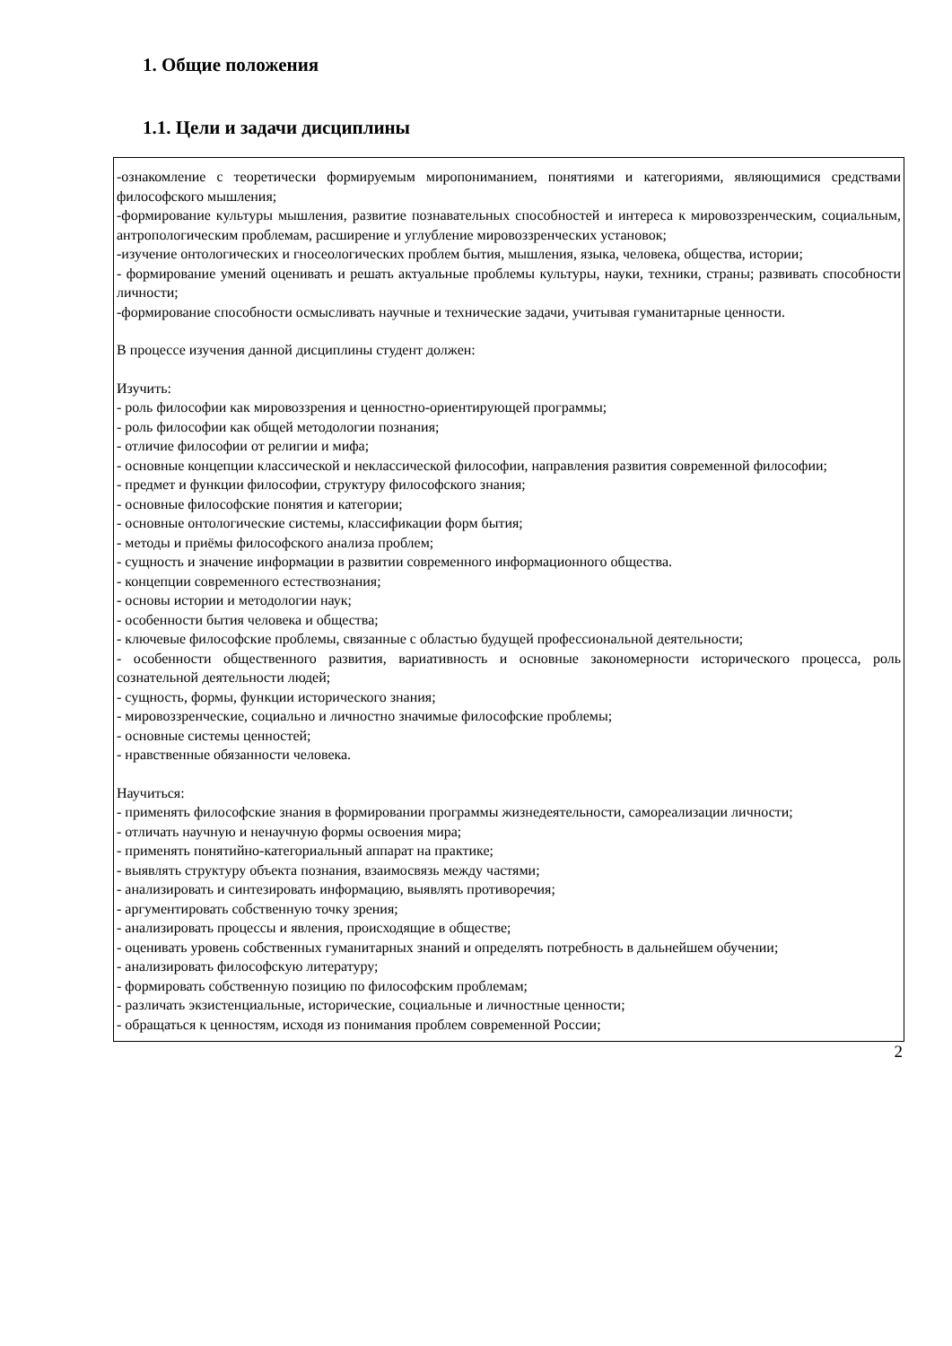1. Общие положения
1.1. Цели и задачи дисциплины
-ознакомление с теоретически формируемым миропониманием, понятиями и категориями, являющимися средствами философского мышления;
-формирование культуры мышления, развитие познавательных способностей и интереса к мировоззренческим, социальным, антропологическим проблемам, расширение и углубление мировоззренческих установок;
-изучение онтологических и гносеологических проблем бытия, мышления, языка, человека, общества, истории;
- формирование умений оценивать и решать актуальные проблемы культуры, науки, техники, страны; развивать способности личности;
-формирование способности осмысливать научные и технические задачи, учитывая гуманитарные ценности.
В процессе изучения данной дисциплины студент должен:
Изучить:
- роль философии как мировоззрения и ценностно-ориентирующей программы;
- роль философии как общей методологии познания;
- отличие философии от религии и мифа;
- основные концепции классической и неклассической философии, направления развития современной философии;
- предмет и функции философии, структуру философского знания;
- основные философские понятия и категории;
- основные онтологические системы, классификации форм бытия;
- методы и приёмы философского анализа проблем;
- сущность и значение информации в развитии современного информационного общества.
- концепции современного естествознания;
- основы истории и методологии наук;
- особенности бытия человека и общества;
- ключевые философские проблемы, связанные с областью будущей профессиональной деятельности;
- особенности общественного развития, вариативность и основные закономерности исторического процесса, роль сознательной деятельности людей;
- сущность, формы, функции исторического знания;
- мировоззренческие, социально и личностно значимые философские проблемы;
- основные системы ценностей;
- нравственные обязанности человека.
Научиться:
- применять философские знания в формировании программы жизнедеятельности, самореализации личности;
- отличать научную и ненаучную формы освоения мира;
- применять понятийно-категориальный аппарат на практике;
- выявлять структуру объекта познания, взаимосвязь между частями;
- анализировать и синтезировать информацию, выявлять противоречия;
- аргументировать собственную точку зрения;
- анализировать процессы и явления, происходящие в обществе;
- оценивать уровень собственных гуманитарных знаний и определять потребность в дальнейшем обучении;
- анализировать философскую литературу;
- формировать собственную позицию по философским проблемам;
- различать экзистенциальные, исторические, социальные и личностные ценности;
- обращаться к ценностям, исходя из понимания проблем современной России;
2